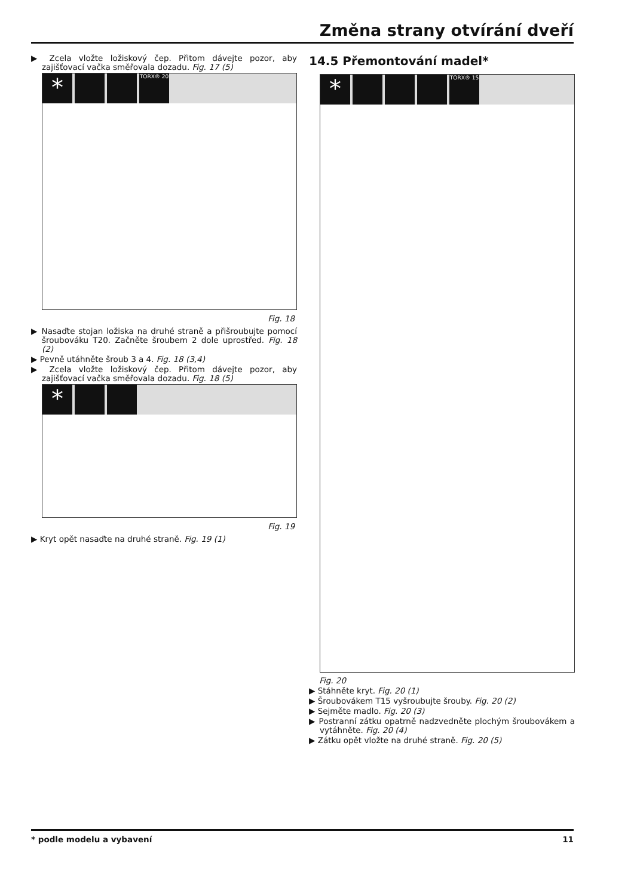Změna strany otvírání dveří
▶ Zcela vložte ložiskový čep. Přitom dávejte pozor, aby zajišťovací vačka směřovala dozadu. Fig. 17 (5)
* TORX® 20
Fig. 18
▶ Nasaďte stojan ložiska na druhé straně a přišroubujte pomocí šroubováku T20. Začněte šroubem 2 dole uprostřed. Fig. 18 (2)
▶ Pevně utáhněte šroub 3 a 4. Fig. 18 (3,4)
▶ Zcela vložte ložiskový čep. Přitom dávejte pozor, aby zajišťovací vačka směřovala dozadu. Fig. 18 (5)
*
Fig. 19
▶ Kryt opět nasaďte na druhé straně. Fig. 19 (1)
14.5 Přemontování madel*
* TORX® 15
Fig. 20
▶ Stáhněte kryt. Fig. 20 (1)
▶ Šroubovákem T15 vyšroubujte šrouby. Fig. 20 (2)
▶ Sejměte madlo. Fig. 20 (3)
▶ Postranní zátku opatrně nadzvedněte plochým šroubovákem a vytáhněte. Fig. 20 (4)
▶ Zátku opět vložte na druhé straně. Fig. 20 (5)
* podle modelu a vybavení 11